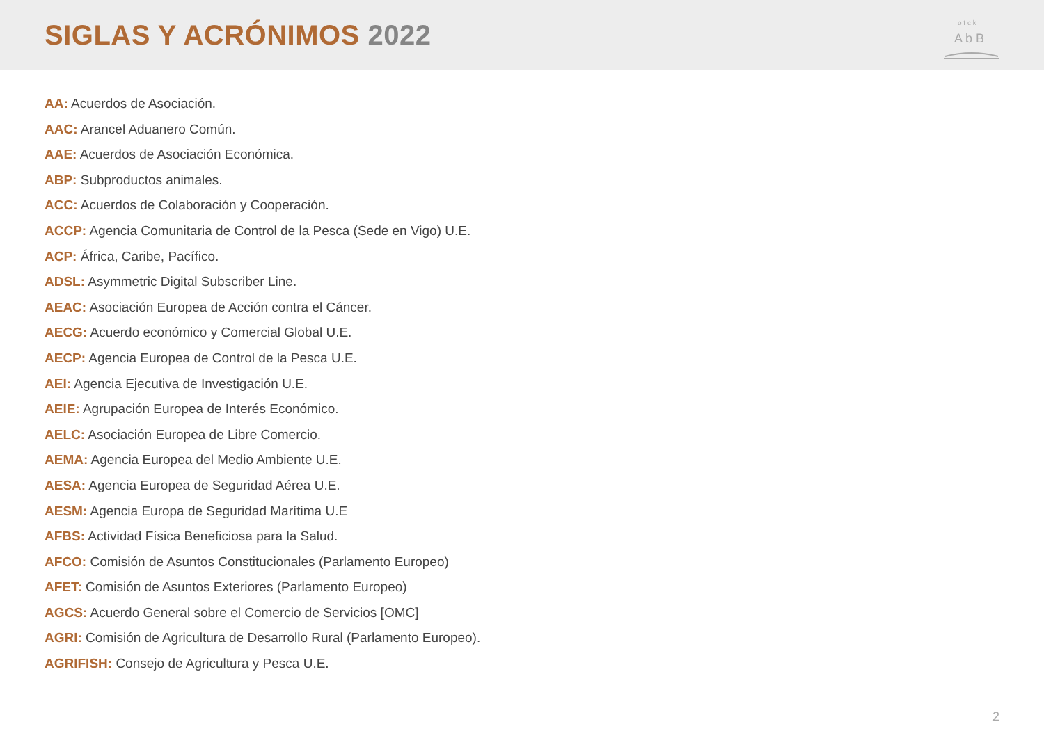SIGLAS Y ACRÓNIMOS 2022
o t c k
A b B
AA: Acuerdos de Asociación.
AAC: Arancel Aduanero Común.
AAE: Acuerdos de Asociación Económica.
ABP: Subproductos animales.
ACC: Acuerdos de Colaboración y Cooperación.
ACCP: Agencia Comunitaria de Control de la Pesca (Sede en Vigo) U.E.
ACP: África, Caribe, Pacífico.
ADSL: Asymmetric Digital Subscriber Line.
AEAC: Asociación Europea de Acción contra el Cáncer.
AECG: Acuerdo económico y Comercial Global U.E.
AECP: Agencia Europea de Control de la Pesca U.E.
AEI: Agencia Ejecutiva de Investigación U.E.
AEIE: Agrupación Europea de Interés Económico.
AELC: Asociación Europea de Libre Comercio.
AEMA: Agencia Europea del Medio Ambiente U.E.
AESA: Agencia Europea de Seguridad Aérea U.E.
AESM: Agencia Europa de Seguridad Marítima U.E
AFBS: Actividad Física Beneficiosa para la Salud.
AFCO: Comisión de Asuntos Constitucionales (Parlamento Europeo)
AFET: Comisión de Asuntos Exteriores (Parlamento Europeo)
AGCS: Acuerdo General sobre el Comercio de Servicios [OMC]
AGRI: Comisión de Agricultura de Desarrollo Rural (Parlamento Europeo).
AGRIFISH: Consejo de Agricultura y Pesca U.E.
2